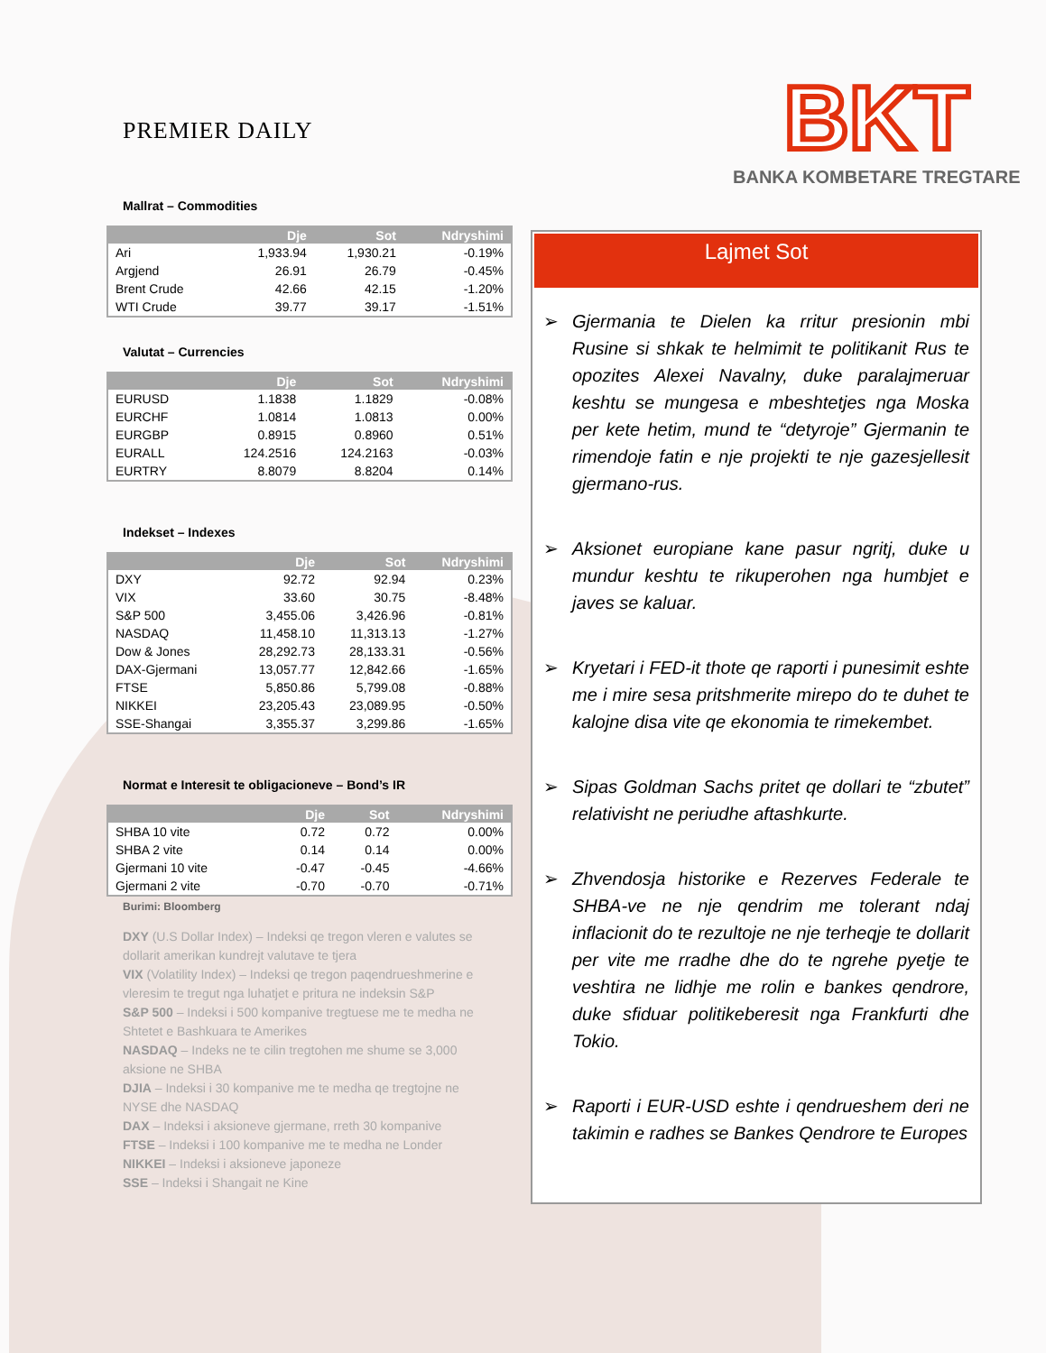BKT
BANKA KOMBETARE TREGTARE
PREMIER DAILY
Mallrat – Commodities
| | Dje | Sot | Ndryshimi |
| --- | --- | --- | --- |
| Ari | 1,933.94 | 1,930.21 | -0.19% |
| Argjend | 26.91 | 26.79 | -0.45% |
| Brent Crude | 42.66 | 42.15 | -1.20% |
| WTI Crude | 39.77 | 39.17 | -1.51% |
Valutat – Currencies
| | Dje | Sot | Ndryshimi |
| --- | --- | --- | --- |
| EURUSD | 1.1838 | 1.1829 | -0.08% |
| EURCHF | 1.0814 | 1.0813 | 0.00% |
| EURGBP | 0.8915 | 0.8960 | 0.51% |
| EURALL | 124.2516 | 124.2163 | -0.03% |
| EURTRY | 8.8079 | 8.8204 | 0.14% |
Indekset – Indexes
| | Dje | Sot | Ndryshimi |
| --- | --- | --- | --- |
| DXY | 92.72 | 92.94 | 0.23% |
| VIX | 33.60 | 30.75 | -8.48% |
| S&P 500 | 3,455.06 | 3,426.96 | -0.81% |
| NASDAQ | 11,458.10 | 11,313.13 | -1.27% |
| Dow & Jones | 28,292.73 | 28,133.31 | -0.56% |
| DAX-Gjermani | 13,057.77 | 12,842.66 | -1.65% |
| FTSE | 5,850.86 | 5,799.08 | -0.88% |
| NIKKEI | 23,205.43 | 23,089.95 | -0.50% |
| SSE-Shangai | 3,355.37 | 3,299.86 | -1.65% |
Normat e Interesit te obligacioneve – Bond’s IR
| | Dje | Sot | Ndryshimi |
| --- | --- | --- | --- |
| SHBA 10 vite | 0.72 | 0.72 | 0.00% |
| SHBA 2 vite | 0.14 | 0.14 | 0.00% |
| Gjermani 10 vite | -0.47 | -0.45 | -4.66% |
| Gjermani 2 vite | -0.70 | -0.70 | -0.71% |
Burimi: Bloomberg
DXY (U.S Dollar Index) – Indeksi qe tregon vleren e valutes se dollarit amerikan kundrejt valutave te tjera
VIX (Volatility Index) – Indeksi qe tregon paqendrueshmerine e vleresim te tregut nga luhatjet e pritura ne indeksin S&P
S&P 500 – Indeksi i 500 kompanive tregtuese me te medha ne Shtetet e Bashkuara te Amerikes
NASDAQ – Indeks ne te cilin tregtohen me shume se 3,000 aksione ne SHBA
DJIA – Indeksi i 30 kompanive me te medha qe tregtojne ne NYSE dhe NASDAQ
DAX – Indeksi i aksioneve gjermane, rreth 30 kompanive
FTSE – Indeksi i 100 kompanive me te medha ne Londer
NIKKEI – Indeksi i aksioneve japoneze
SSE – Indeksi i Shangait ne Kine
Lajmet Sot
➢ Gjermania te Dielen ka rritur presionin mbi Rusine si shkak te helmimit te politikanit Rus te opozites Alexei Navalny, duke paralajmeruar keshtu se mungesa e mbeshtetjes nga Moska per kete hetim, mund te “detyroje” Gjermanin te rimendoje fatin e nje projekti te nje gazesjellesit gjermano-rus.
➢ Aksionet europiane kane pasur ngritj, duke u mundur keshtu te rikuperohen nga humbjet e javes se kaluar.
➢ Kryetari i FED-it thote qe raporti i punesimit eshte me i mire sesa pritshmerite mirepo do te duhet te kalojne disa vite qe ekonomia te rimekembet.
➢ Sipas Goldman Sachs pritet qe dollari te “zbutet” relativisht ne periudhe aftashkurte.
➢ Zhvendosja historike e Rezerves Federale te SHBA-ve ne nje qendrim me tolerant ndaj inflacionit do te rezultoje ne nje terheqje te dollarit per vite me rradhe dhe do te ngrehe pyetje te veshtira ne lidhje me rolin e bankes qendrore, duke sfiduar politikeberesit nga Frankfurti dhe Tokio.
➢ Raporti i EUR-USD eshte i qendrueshem deri ne takimin e radhes se Bankes Qendrore te Europes